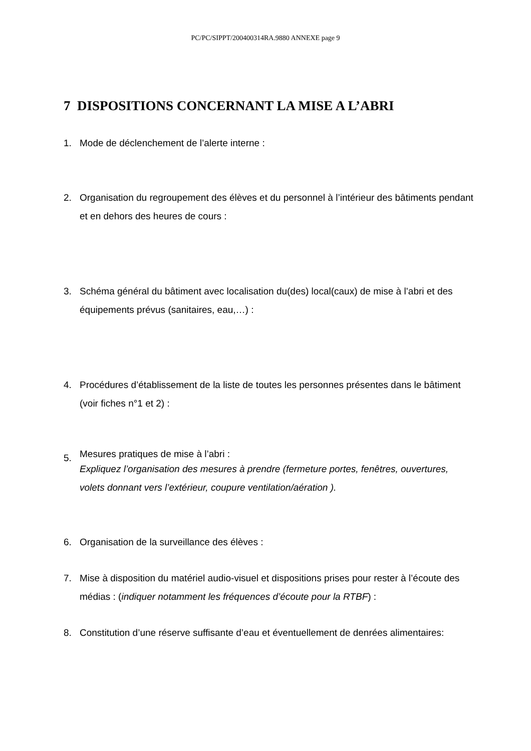PC/PC/SIPPT/200400314RA.9880 ANNEXE page 9
7 DISPOSITIONS CONCERNANT LA MISE A L’ABRI
1. Mode de déclenchement de l’alerte interne :
2. Organisation du regroupement des élèves et du personnel à l’intérieur des bâtiments pendant et en dehors des heures de cours :
3. Schéma général du bâtiment avec localisation du(des) local(caux) de mise à l’abri et des équipements prévus (sanitaires, eau,…) :
4. Procédures d’établissement de la liste de toutes les personnes présentes dans le bâtiment (voir fiches n°1 et 2) :
5.
Mesures pratiques de mise à l’abri :
Expliquez l’organisation des mesures à prendre (fermeture portes, fenêtres, ouvertures, volets donnant vers l’extérieur, coupure ventilation/aération ).
6. Organisation de la surveillance des élèves :
7. Mise à disposition du matériel audio-visuel et dispositions prises pour rester à l’écoute des médias : (indiquer notamment les fréquences d’écoute pour la RTBF) :
8. Constitution d’une réserve suffisante d’eau et éventuellement de denrées alimentaires: